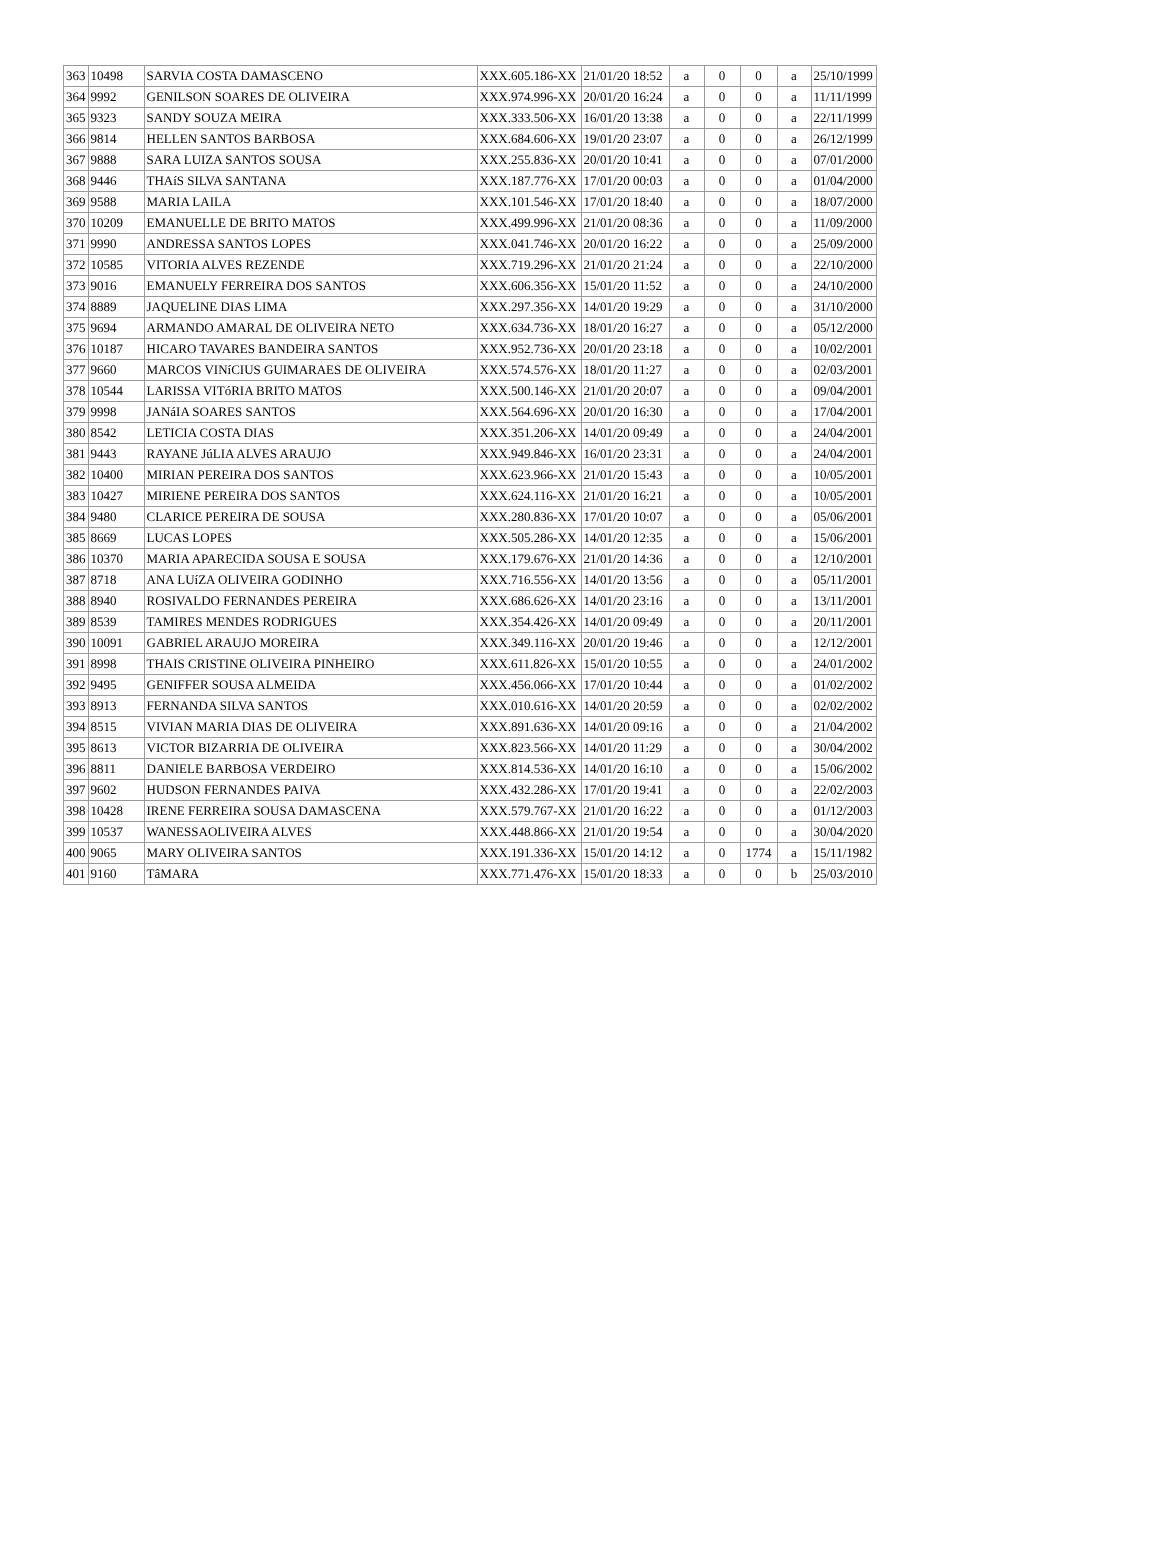| 363 | 10498 | SARVIA COSTA DAMASCENO | XXX.605.186-XX | 21/01/20 18:52 | a | 0 | 0 | a | 25/10/1999 |
| 364 | 9992 | GENILSON SOARES DE OLIVEIRA | XXX.974.996-XX | 20/01/20 16:24 | a | 0 | 0 | a | 11/11/1999 |
| 365 | 9323 | SANDY SOUZA MEIRA | XXX.333.506-XX | 16/01/20 13:38 | a | 0 | 0 | a | 22/11/1999 |
| 366 | 9814 | HELLEN SANTOS BARBOSA | XXX.684.606-XX | 19/01/20 23:07 | a | 0 | 0 | a | 26/12/1999 |
| 367 | 9888 | SARA LUIZA SANTOS SOUSA | XXX.255.836-XX | 20/01/20 10:41 | a | 0 | 0 | a | 07/01/2000 |
| 368 | 9446 | THAíS SILVA SANTANA | XXX.187.776-XX | 17/01/20 00:03 | a | 0 | 0 | a | 01/04/2000 |
| 369 | 9588 | MARIA LAILA | XXX.101.546-XX | 17/01/20 18:40 | a | 0 | 0 | a | 18/07/2000 |
| 370 | 10209 | EMANUELLE DE BRITO MATOS | XXX.499.996-XX | 21/01/20 08:36 | a | 0 | 0 | a | 11/09/2000 |
| 371 | 9990 | ANDRESSA SANTOS LOPES | XXX.041.746-XX | 20/01/20 16:22 | a | 0 | 0 | a | 25/09/2000 |
| 372 | 10585 | VITORIA ALVES REZENDE | XXX.719.296-XX | 21/01/20 21:24 | a | 0 | 0 | a | 22/10/2000 |
| 373 | 9016 | EMANUELY FERREIRA DOS SANTOS | XXX.606.356-XX | 15/01/20 11:52 | a | 0 | 0 | a | 24/10/2000 |
| 374 | 8889 | JAQUELINE DIAS LIMA | XXX.297.356-XX | 14/01/20 19:29 | a | 0 | 0 | a | 31/10/2000 |
| 375 | 9694 | ARMANDO AMARAL DE OLIVEIRA NETO | XXX.634.736-XX | 18/01/20 16:27 | a | 0 | 0 | a | 05/12/2000 |
| 376 | 10187 | HICARO TAVARES BANDEIRA SANTOS | XXX.952.736-XX | 20/01/20 23:18 | a | 0 | 0 | a | 10/02/2001 |
| 377 | 9660 | MARCOS VINíCIUS GUIMARAES DE OLIVEIRA | XXX.574.576-XX | 18/01/20 11:27 | a | 0 | 0 | a | 02/03/2001 |
| 378 | 10544 | LARISSA VITóRIA BRITO MATOS | XXX.500.146-XX | 21/01/20 20:07 | a | 0 | 0 | a | 09/04/2001 |
| 379 | 9998 | JANáIA SOARES SANTOS | XXX.564.696-XX | 20/01/20 16:30 | a | 0 | 0 | a | 17/04/2001 |
| 380 | 8542 | LETICIA COSTA DIAS | XXX.351.206-XX | 14/01/20 09:49 | a | 0 | 0 | a | 24/04/2001 |
| 381 | 9443 | RAYANE JúLIA ALVES ARAUJO | XXX.949.846-XX | 16/01/20 23:31 | a | 0 | 0 | a | 24/04/2001 |
| 382 | 10400 | MIRIAN PEREIRA DOS SANTOS | XXX.623.966-XX | 21/01/20 15:43 | a | 0 | 0 | a | 10/05/2001 |
| 383 | 10427 | MIRIENE PEREIRA DOS SANTOS | XXX.624.116-XX | 21/01/20 16:21 | a | 0 | 0 | a | 10/05/2001 |
| 384 | 9480 | CLARICE PEREIRA DE SOUSA | XXX.280.836-XX | 17/01/20 10:07 | a | 0 | 0 | a | 05/06/2001 |
| 385 | 8669 | LUCAS LOPES | XXX.505.286-XX | 14/01/20 12:35 | a | 0 | 0 | a | 15/06/2001 |
| 386 | 10370 | MARIA APARECIDA SOUSA E SOUSA | XXX.179.676-XX | 21/01/20 14:36 | a | 0 | 0 | a | 12/10/2001 |
| 387 | 8718 | ANA LUíZA OLIVEIRA GODINHO | XXX.716.556-XX | 14/01/20 13:56 | a | 0 | 0 | a | 05/11/2001 |
| 388 | 8940 | ROSIVALDO FERNANDES PEREIRA | XXX.686.626-XX | 14/01/20 23:16 | a | 0 | 0 | a | 13/11/2001 |
| 389 | 8539 | TAMIRES MENDES RODRIGUES | XXX.354.426-XX | 14/01/20 09:49 | a | 0 | 0 | a | 20/11/2001 |
| 390 | 10091 | GABRIEL ARAUJO MOREIRA | XXX.349.116-XX | 20/01/20 19:46 | a | 0 | 0 | a | 12/12/2001 |
| 391 | 8998 | THAIS CRISTINE OLIVEIRA PINHEIRO | XXX.611.826-XX | 15/01/20 10:55 | a | 0 | 0 | a | 24/01/2002 |
| 392 | 9495 | GENIFFER SOUSA ALMEIDA | XXX.456.066-XX | 17/01/20 10:44 | a | 0 | 0 | a | 01/02/2002 |
| 393 | 8913 | FERNANDA SILVA SANTOS | XXX.010.616-XX | 14/01/20 20:59 | a | 0 | 0 | a | 02/02/2002 |
| 394 | 8515 | VIVIAN MARIA DIAS DE OLIVEIRA | XXX.891.636-XX | 14/01/20 09:16 | a | 0 | 0 | a | 21/04/2002 |
| 395 | 8613 | VICTOR BIZARRIA DE OLIVEIRA | XXX.823.566-XX | 14/01/20 11:29 | a | 0 | 0 | a | 30/04/2002 |
| 396 | 8811 | DANIELE BARBOSA VERDEIRO | XXX.814.536-XX | 14/01/20 16:10 | a | 0 | 0 | a | 15/06/2002 |
| 397 | 9602 | HUDSON FERNANDES PAIVA | XXX.432.286-XX | 17/01/20 19:41 | a | 0 | 0 | a | 22/02/2003 |
| 398 | 10428 | IRENE FERREIRA SOUSA DAMASCENA | XXX.579.767-XX | 21/01/20 16:22 | a | 0 | 0 | a | 01/12/2003 |
| 399 | 10537 | WANESSAOLIVEIRA ALVES | XXX.448.866-XX | 21/01/20 19:54 | a | 0 | 0 | a | 30/04/2020 |
| 400 | 9065 | MARY OLIVEIRA SANTOS | XXX.191.336-XX | 15/01/20 14:12 | a | 0 | 1774 | a | 15/11/1982 |
| 401 | 9160 | TâMARA | XXX.771.476-XX | 15/01/20 18:33 | a | 0 | 0 | b | 25/03/2010 |